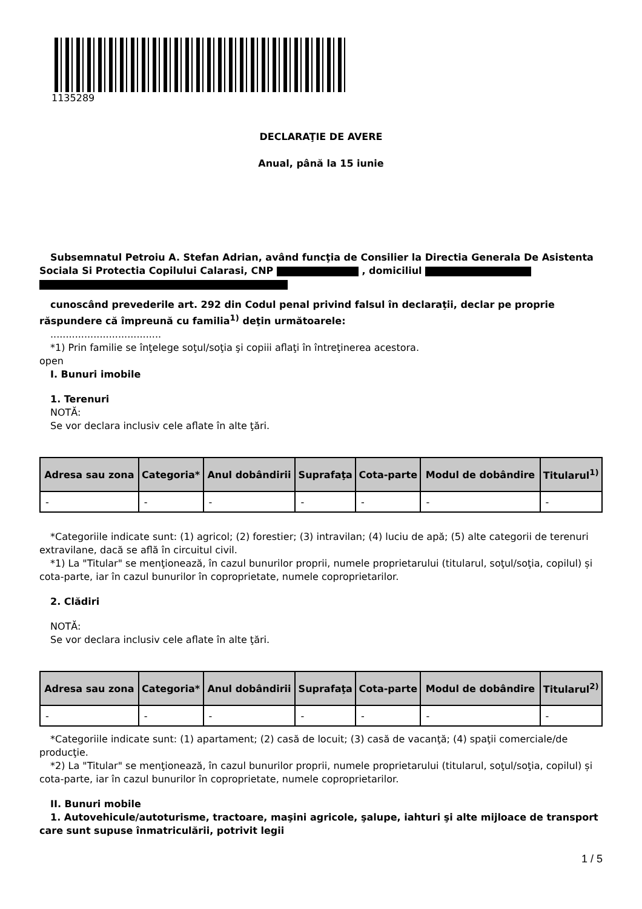1135289
DECLARAŢIE DE AVERE
Anual, până la 15 iunie
Subsemnatul Petroiu A. Stefan Adrian, având funcţia de Consilier la Directia Generala De Asistenta Sociala Si Protectia Copilului Calarasi, CNP , domiciliul
cunoscând prevederile art. 292 din Codul penal privind falsul în declaraţii, declar pe proprie răspundere că împreună cu familia<sup>1)</sup> deţin următoarele:
....................................
*1) Prin familie se înţelege soţul/soţia şi copiii aflaţi în întreţinerea acestora.
open
I. Bunuri imobile
1. Terenuri
NOTĂ:
Se vor declara inclusiv cele aflate în alte ţări.
| Adresa sau zona | Categoria* | Anul dobândirii | Suprafaţa | Cota-parte | Modul de dobândire | Titularul<sup>1)</sup> |
| --- | --- | --- | --- | --- | --- | --- |
| - | - | - | - | - | - | - |
*Categoriile indicate sunt: (1) agricol; (2) forestier; (3) intravilan; (4) luciu de apă; (5) alte categorii de terenuri extravilane, dacă se află în circuitul civil.
*1) La "Titular" se menţionează, în cazul bunurilor proprii, numele proprietarului (titularul, soţul/soţia, copilul) și cota-parte, iar în cazul bunurilor în coproprietate, numele coproprietarilor.
2. Clădiri
NOTĂ:
Se vor declara inclusiv cele aflate în alte ţări.
| Adresa sau zona | Categoria* | Anul dobândirii | Suprafaţa | Cota-parte | Modul de dobândire | Titularul<sup>2)</sup> |
| --- | --- | --- | --- | --- | --- | --- |
| - | - | - | - | - | - | - |
*Categoriile indicate sunt: (1) apartament; (2) casă de locuit; (3) casă de vacanţă; (4) spaţii comerciale/de producţie.
*2) La "Titular" se menţionează, în cazul bunurilor proprii, numele proprietarului (titularul, soţul/soţia, copilul) și cota-parte, iar în cazul bunurilor în coproprietate, numele coproprietarilor.
II. Bunuri mobile
1. Autovehicule/autoturisme, tractoare, maşini agricole, şalupe, iahturi şi alte mijloace de transport care sunt supuse înmatriculării, potrivit legii
1 / 5